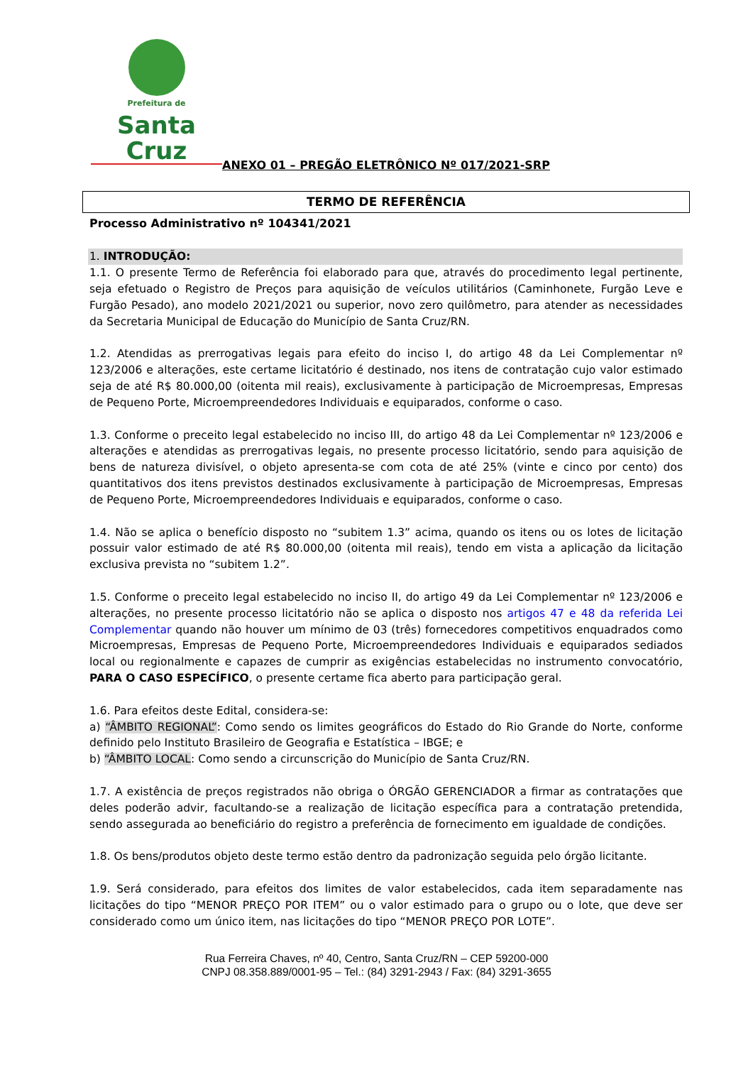Prefeitura de
Santa Cruz
ANEXO 01 – PREGÃO ELETRÔNICO Nº 017/2021-SRP
TERMO DE REFERÊNCIA
Processo Administrativo nº 104341/2021
1. INTRODUÇÃO:
1.1. O presente Termo de Referência foi elaborado para que, através do procedimento legal pertinente, seja efetuado o Registro de Preços para aquisição de veículos utilitários (Caminhonete, Furgão Leve e Furgão Pesado), ano modelo 2021/2021 ou superior, novo zero quilômetro, para atender as necessidades da Secretaria Municipal de Educação do Município de Santa Cruz/RN.
1.2. Atendidas as prerrogativas legais para efeito do inciso I, do artigo 48 da Lei Complementar nº 123/2006 e alterações, este certame licitatório é destinado, nos itens de contratação cujo valor estimado seja de até R$ 80.000,00 (oitenta mil reais), exclusivamente à participação de Microempresas, Empresas de Pequeno Porte, Microempreendedores Individuais e equiparados, conforme o caso.
1.3. Conforme o preceito legal estabelecido no inciso III, do artigo 48 da Lei Complementar nº 123/2006 e alterações e atendidas as prerrogativas legais, no presente processo licitatório, sendo para aquisição de bens de natureza divisível, o objeto apresenta-se com cota de até 25% (vinte e cinco por cento) dos quantitativos dos itens previstos destinados exclusivamente à participação de Microempresas, Empresas de Pequeno Porte, Microempreendedores Individuais e equiparados, conforme o caso.
1.4. Não se aplica o benefício disposto no “subitem 1.3” acima, quando os itens ou os lotes de licitação possuir valor estimado de até R$ 80.000,00 (oitenta mil reais), tendo em vista a aplicação da licitação exclusiva prevista no “subitem 1.2”.
1.5. Conforme o preceito legal estabelecido no inciso II, do artigo 49 da Lei Complementar nº 123/2006 e alterações, no presente processo licitatório não se aplica o disposto nos artigos 47 e 48 da referida Lei Complementar quando não houver um mínimo de 03 (três) fornecedores competitivos enquadrados como Microempresas, Empresas de Pequeno Porte, Microempreendedores Individuais e equiparados sediados local ou regionalmente e capazes de cumprir as exigências estabelecidas no instrumento convocatório, PARA O CASO ESPECÍFICO, o presente certame fica aberto para participação geral.
1.6. Para efeitos deste Edital, considera-se:
a) “ÂMBITO REGIONAL”: Como sendo os limites geográficos do Estado do Rio Grande do Norte, conforme definido pelo Instituto Brasileiro de Geografia e Estatística – IBGE; e
b) “ÂMBITO LOCAL: Como sendo a circunscrição do Município de Santa Cruz/RN.
1.7. A existência de preços registrados não obriga o ÓRGÃO GERENCIADOR a firmar as contratações que deles poderão advir, facultando-se a realização de licitação específica para a contratação pretendida, sendo assegurada ao beneficiário do registro a preferência de fornecimento em igualdade de condições.
1.8. Os bens/produtos objeto deste termo estão dentro da padronização seguida pelo órgão licitante.
1.9. Será considerado, para efeitos dos limites de valor estabelecidos, cada item separadamente nas licitações do tipo “MENOR PREÇO POR ITEM” ou o valor estimado para o grupo ou o lote, que deve ser considerado como um único item, nas licitações do tipo “MENOR PREÇO POR LOTE”.
Rua Ferreira Chaves, nº 40, Centro, Santa Cruz/RN – CEP 59200-000
CNPJ 08.358.889/0001-95 – Tel.: (84) 3291-2943 / Fax: (84) 3291-3655